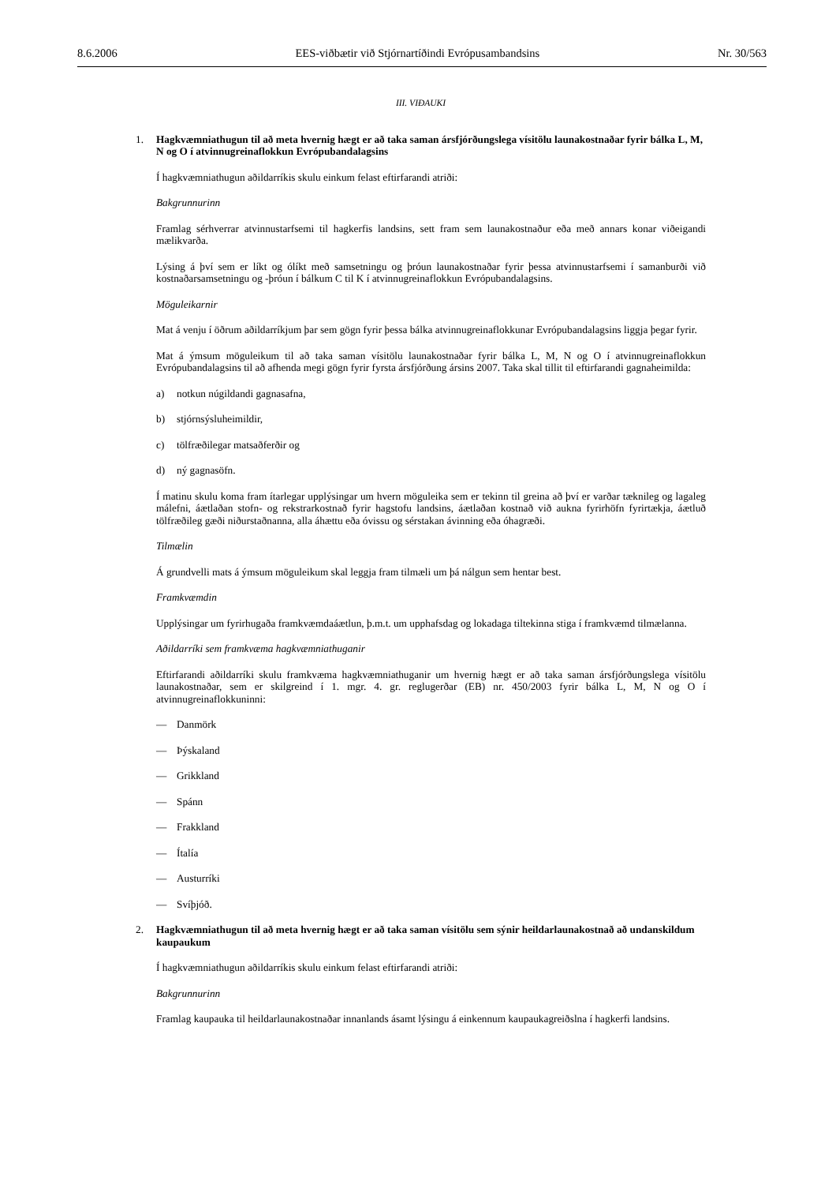8.6.2006 EES-viðbætir við Stjórnartíðindi Evrópusambandsins Nr. 30/563
III. VIÐAUKI
1. Hagkvæmniathugun til að meta hvernig hægt er að taka saman ársfjórðungslega vísitölu launakostnaðar fyrir bálka L, M, N og O í atvinnugreinaflokkun Evrópubandalagsins
Í hagkvæmniathugun aðildarríkis skulu einkum felast eftirfarandi atriði:
Bakgrunnurinn
Framlag sérhverrar atvinnustarfsemi til hagkerfis landsins, sett fram sem launakostnaður eða með annars konar viðeigandi mælikvarða.
Lýsing á því sem er líkt og ólíkt með samsetningu og þróun launakostnaðar fyrir þessa atvinnustarfsemi í samanburði við kostnaðarsamsetningu og -þróun í bálkum C til K í atvinnugreinaflokkun Evrópubandalagsins.
Möguleikarnir
Mat á venju í öðrum aðildarríkjum þar sem gögn fyrir þessa bálka atvinnugreinaflokkunar Evrópubandalagsins liggja þegar fyrir.
Mat á ýmsum möguleikum til að taka saman vísitölu launakostnaðar fyrir bálka L, M, N og O í atvinnugreinaflokkun Evrópubandalagsins til að afhenda megi gögn fyrir fyrsta ársfjórðung ársins 2007. Taka skal tillit til eftirfarandi gagnaheimilda:
a) notkun núgildandi gagnasafna,
b) stjórnsýsluheimildir,
c) tölfræðilegar matsaðferðir og
d) ný gagnasöfn.
Í matinu skulu koma fram ítarlegar upplýsingar um hvern möguleika sem er tekinn til greina að því er varðar tæknileg og lagaleg málefni, áætlaðan stofn- og rekstrarkostnað fyrir hagstofu landsins, áætlaðan kostnað við aukna fyrirhöfn fyrirtækja, áætluð tölfræðileg gæði niðurstaðnanna, alla áhættu eða óvissu og sérstakan ávinning eða óhagræði.
Tilmælin
Á grundvelli mats á ýmsum möguleikum skal leggja fram tilmæli um þá nálgun sem hentar best.
Framkvæmdin
Upplýsingar um fyrirhugaða framkvæmdaáætlun, þ.m.t. um upphafsdag og lokadaga tiltekinna stiga í framkvæmd tilmælanna.
Aðildarríki sem framkvæma hagkvæmniathuganir
Eftirfarandi aðildarríki skulu framkvæma hagkvæmniathuganir um hvernig hægt er að taka saman ársfjórðungslega vísitölu launakostnaðar, sem er skilgreind í 1. mgr. 4. gr. reglugerðar (EB) nr. 450/2003 fyrir bálka L, M, N og O í atvinnugreinaflokkuninni:
— Danmörk
— Þýskaland
— Grikkland
— Spánn
— Frakkland
— Ítalía
— Austurríki
— Svíþjóð.
2. Hagkvæmniathugun til að meta hvernig hægt er að taka saman vísitölu sem sýnir heildarlaunakostnað að undanskildum kaupaukum
Í hagkvæmniathugun aðildarríkis skulu einkum felast eftirfarandi atriði:
Bakgrunnurinn
Framlag kaupauka til heildarlaunakostnaðar innanlands ásamt lýsingu á einkennum kaupaukagreiðslna í hagkerfi landsins.